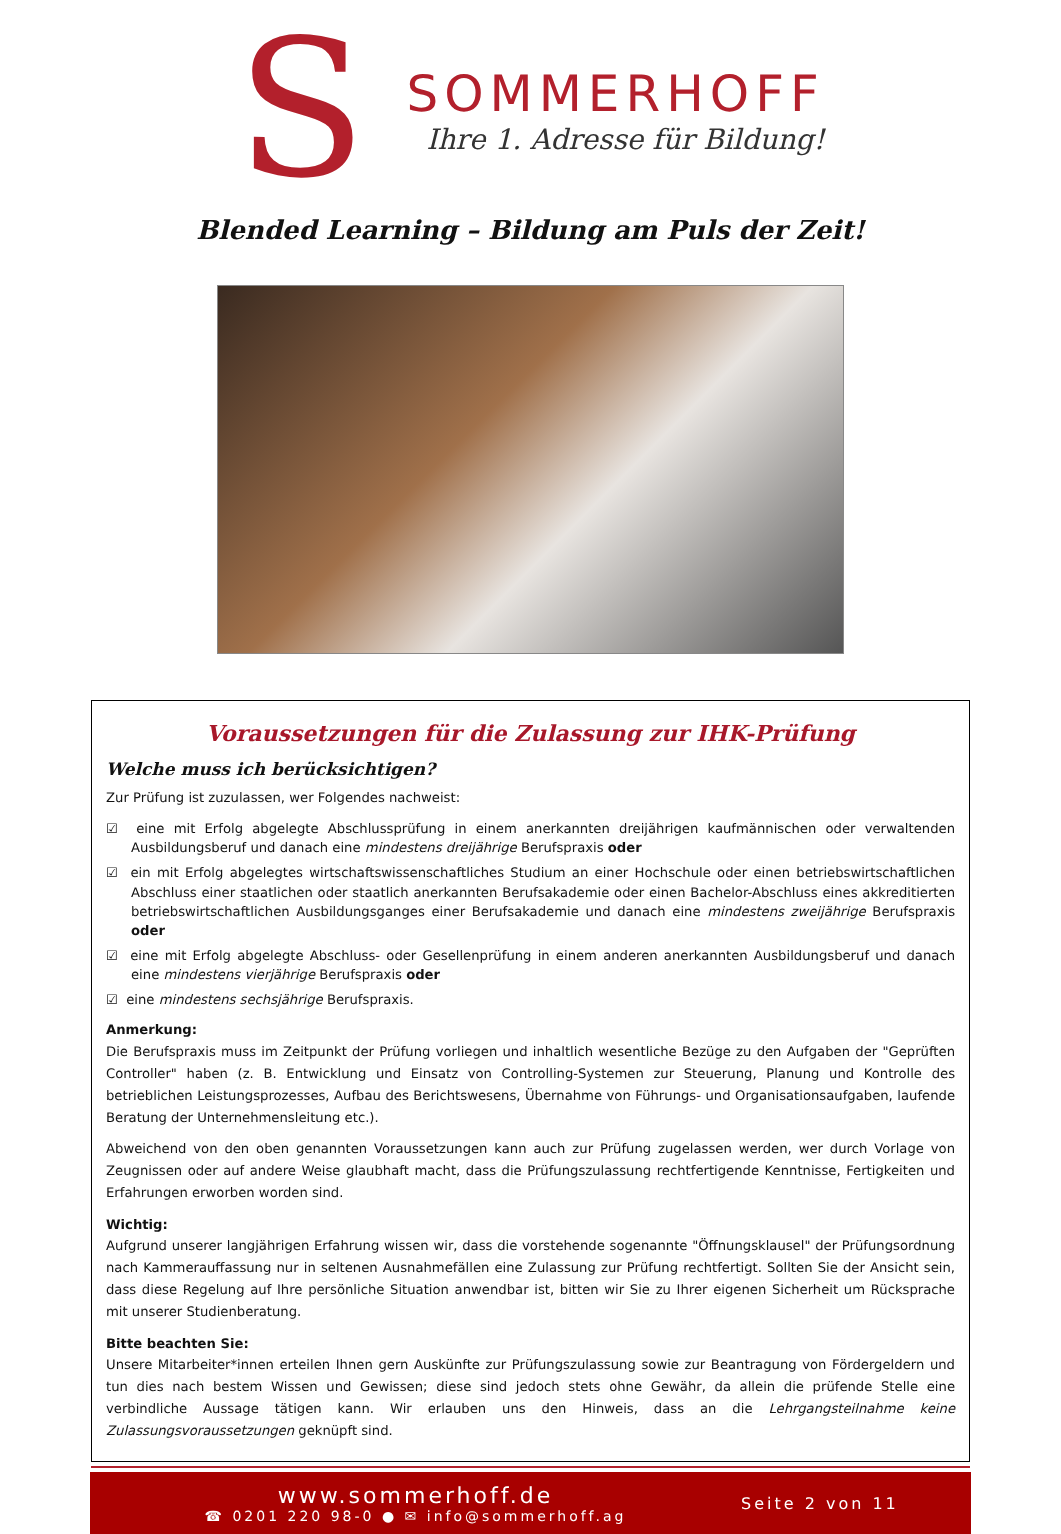S
SOMMERHOFF
Ihre 1. Adresse für Bildung!
Blended Learning – Bildung am Puls der Zeit!
Voraussetzungen für die Zulassung zur IHK-Prüfung
Welche muss ich berücksichtigen?
Zur Prüfung ist zuzulassen, wer Folgendes nachweist:
☑ eine mit Erfolg abgelegte Abschlussprüfung in einem anerkannten dreijährigen kaufmännischen oder verwaltenden Ausbildungsberuf und danach eine mindestens dreijährige Berufspraxis oder
☑ ein mit Erfolg abgelegtes wirtschaftswissenschaftliches Studium an einer Hochschule oder einen betriebswirtschaftlichen Abschluss einer staatlichen oder staatlich anerkannten Berufsakademie oder einen Bachelor-Abschluss eines akkreditierten betriebswirtschaftlichen Ausbildungsganges einer Berufsakademie und danach eine mindestens zweijährige Berufspraxis oder
☑ eine mit Erfolg abgelegte Abschluss- oder Gesellenprüfung in einem anderen anerkannten Ausbildungsberuf und danach eine mindestens vierjährige Berufspraxis oder
☑ eine mindestens sechsjährige Berufspraxis.
Anmerkung:
Die Berufspraxis muss im Zeitpunkt der Prüfung vorliegen und inhaltlich wesentliche Bezüge zu den Aufgaben der "Geprüften Controller" haben (z. B. Entwicklung und Einsatz von Controlling-Systemen zur Steuerung, Planung und Kontrolle des betrieblichen Leistungsprozesses, Aufbau des Berichtswesens, Übernahme von Führungs- und Organisationsaufgaben, laufende Beratung der Unternehmensleitung etc.).
Abweichend von den oben genannten Voraussetzungen kann auch zur Prüfung zugelassen werden, wer durch Vorlage von Zeugnissen oder auf andere Weise glaubhaft macht, dass die Prüfungszulassung rechtfertigende Kenntnisse, Fertigkeiten und Erfahrungen erworben worden sind.
Wichtig:
Aufgrund unserer langjährigen Erfahrung wissen wir, dass die vorstehende sogenannte "Öffnungsklausel" der Prüfungsordnung nach Kammerauffassung nur in seltenen Ausnahmefällen eine Zulassung zur Prüfung rechtfertigt. Sollten Sie der Ansicht sein, dass diese Regelung auf Ihre persönliche Situation anwendbar ist, bitten wir Sie zu Ihrer eigenen Sicherheit um Rücksprache mit unserer Studienberatung.
Bitte beachten Sie:
Unsere Mitarbeiter*innen erteilen Ihnen gern Auskünfte zur Prüfungszulassung sowie zur Beantragung von Fördergeldern und tun dies nach bestem Wissen und Gewissen; diese sind jedoch stets ohne Gewähr, da allein die prüfende Stelle eine verbindliche Aussage tätigen kann. Wir erlauben uns den Hinweis, dass an die Lehrgangsteilnahme keine Zulassungsvoraussetzungen geknüpft sind.
www.sommerhoff.de
☎ 0201 220 98-0 ● ✉ info@sommerhoff.ag
Seite 2 von 11